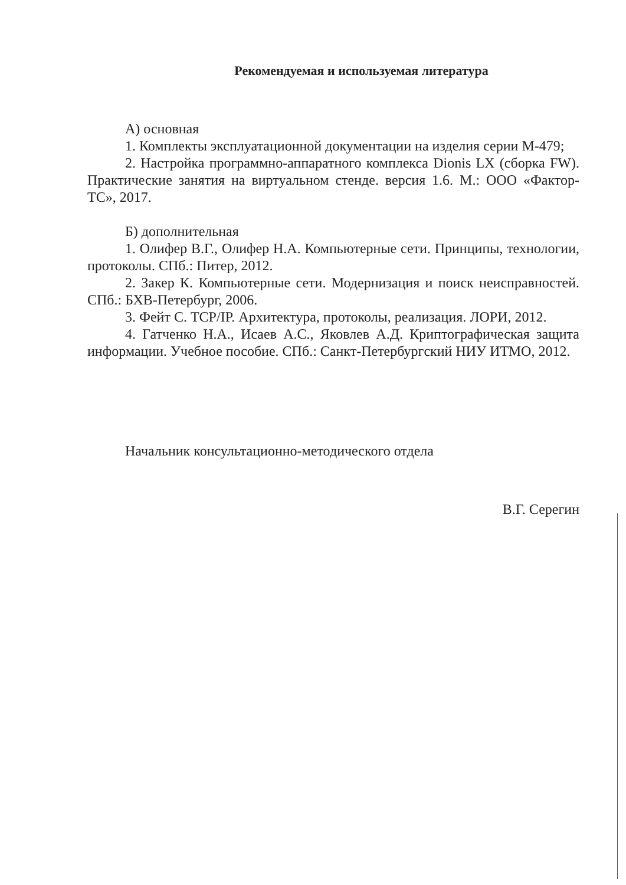Рекомендуемая и используемая литература
А) основная
1. Комплекты эксплуатационной документации на изделия серии М-479;
2. Настройка программно-аппаратного комплекса Dionis LX (сборка FW). Практические занятия на виртуальном стенде. версия 1.6. М.: ООО «Фактор-ТС», 2017.
Б) дополнительная
1. Олифер В.Г., Олифер Н.А. Компьютерные сети. Принципы, технологии, протоколы. СПб.: Питер, 2012.
2. Закер К. Компьютерные сети. Модернизация и поиск неисправностей. СПб.: БХВ-Петербург, 2006.
3. Фейт С. TCP/IP. Архитектура, протоколы, реализация. ЛОРИ, 2012.
4. Гатченко Н.А., Исаев А.С., Яковлев А.Д. Криптографическая защита информации. Учебное пособие. СПб.: Санкт-Петербургский НИУ ИТМО, 2012.
Начальник консультационно-методического отдела
В.Г. Серегин